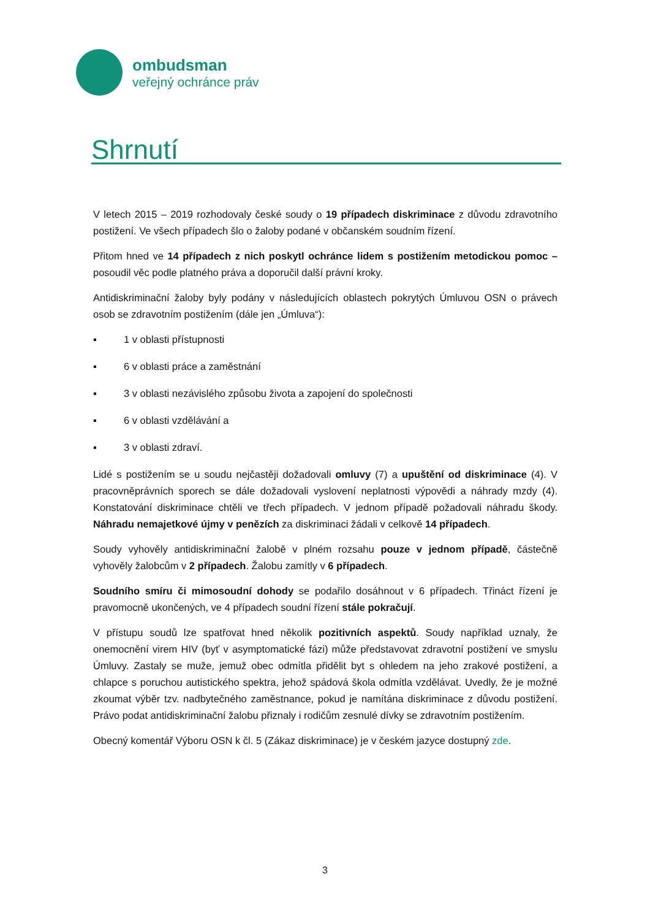ombudsman
veřejný ochránce práv
Shrnutí
V letech 2015 – 2019 rozhodovaly české soudy o 19 případech diskriminace z důvodu zdravotního postižení. Ve všech případech šlo o žaloby podané v občanském soudním řízení.
Přitom hned ve 14 případech z nich poskytl ochránce lidem s postižením metodickou pomoc – posoudil věc podle platného práva a doporučil další právní kroky.
Antidiskriminační žaloby byly podány v následujících oblastech pokrytých Úmluvou OSN o právech osob se zdravotním postižením (dále jen „Úmluva“):
▪ 1 v oblasti přístupnosti
▪ 6 v oblasti práce a zaměstnání
▪ 3 v oblasti nezávislého způsobu života a zapojení do společnosti
▪ 6 v oblasti vzdělávání a
▪ 3 v oblasti zdraví.
Lidé s postižením se u soudu nejčastěji dožadovali omluvy (7) a upuštění od diskriminace (4). V pracovněprávních sporech se dále dožadovali vyslovení neplatnosti výpovědi a náhrady mzdy (4). Konstatování diskriminace chtěli ve třech případech. V jednom případě požadovali náhradu škody. Náhradu nemajetkové újmy v penězích za diskriminaci žádali v celkově 14 případech.
Soudy vyhověly antidiskriminační žalobě v plném rozsahu pouze v jednom případě, částečně vyhověly žalobcům v 2 případech. Žalobu zamítly v 6 případech.
Soudního smíru či mimosoudní dohody se podařilo dosáhnout v 6 případech. Třináct řízení je pravomocně ukončených, ve 4 případech soudní řízení stále pokračují.
V přístupu soudů lze spatřovat hned několik pozitivních aspektů. Soudy například uznaly, že onemocnění virem HIV (byť v asymptomatické fázi) může představovat zdravotní postižení ve smyslu Úmluvy. Zastaly se muže, jemuž obec odmítla přidělit byt s ohledem na jeho zrakové postižení, a chlapce s poruchou autistického spektra, jehož spádová škola odmítla vzdělávat. Uvedly, že je možné zkoumat výběr tzv. nadbytečného zaměstnance, pokud je namítána diskriminace z důvodu postižení. Právo podat antidiskriminační žalobu přiznaly i rodičům zesnulé dívky se zdravotním postižením.
Obecný komentář Výboru OSN k čl. 5 (Zákaz diskriminace) je v českém jazyce dostupný zde.
3